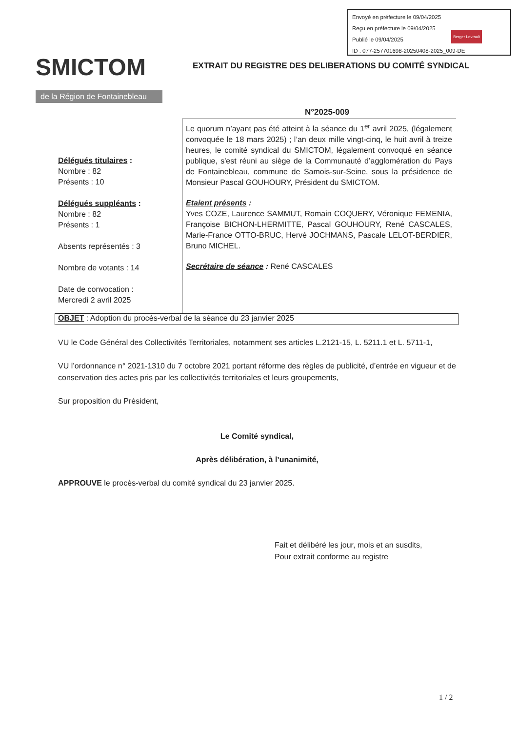Envoyé en préfecture le 09/04/2025
Reçu en préfecture le 09/04/2025
Publié le 09/04/2025
ID : 077-257701698-20250408-2025_009-DE
Berger Levrault
SMICTOM
de la Région de Fontainebleau
EXTRAIT DU REGISTRE DES DELIBERATIONS DU COMITÉ SYNDICAL
N°2025-009
Délégués titulaires :
Nombre : 82
Présents : 10
Délégués suppléants :
Nombre : 82
Présents : 1
Absents représentés : 3
Nombre de votants : 14
Date de convocation :
Mercredi 2 avril 2025
Le quorum n’ayant pas été atteint à la séance du 1<sup>er</sup> avril 2025, (légalement convoquée le 18 mars 2025) ; l’an deux mille vingt-cinq, le huit avril à treize heures, le comité syndical du SMICTOM, légalement convoqué en séance publique, s'est réuni au siège de la Communauté d’agglomération du Pays de Fontainebleau, commune de Samois-sur-Seine, sous la présidence de Monsieur Pascal GOUHOURY, Président du SMICTOM.
Etaient présents :
Yves COZE, Laurence SAMMUT, Romain COQUERY, Véronique FEMENIA, Françoise BICHON-LHERMITTE, Pascal GOUHOURY, René CASCALES, Marie-France OTTO-BRUC, Hervé JOCHMANS, Pascale LELOT-BERDIER, Bruno MICHEL.
Secrétaire de séance : René CASCALES
OBJET : Adoption du procès-verbal de la séance du 23 janvier 2025
VU le Code Général des Collectivités Territoriales, notamment ses articles L.2121-15, L. 5211.1 et L. 5711-1,
VU l’ordonnance n° 2021-1310 du 7 octobre 2021 portant réforme des règles de publicité, d’entrée en vigueur et de conservation des actes pris par les collectivités territoriales et leurs groupements,
Sur proposition du Président,
Le Comité syndical,
Après délibération, à l’unanimité,
APPROUVE le procès-verbal du comité syndical du 23 janvier 2025.
Fait et délibéré les jour, mois et an susdits,
Pour extrait conforme au registre
1 / 2